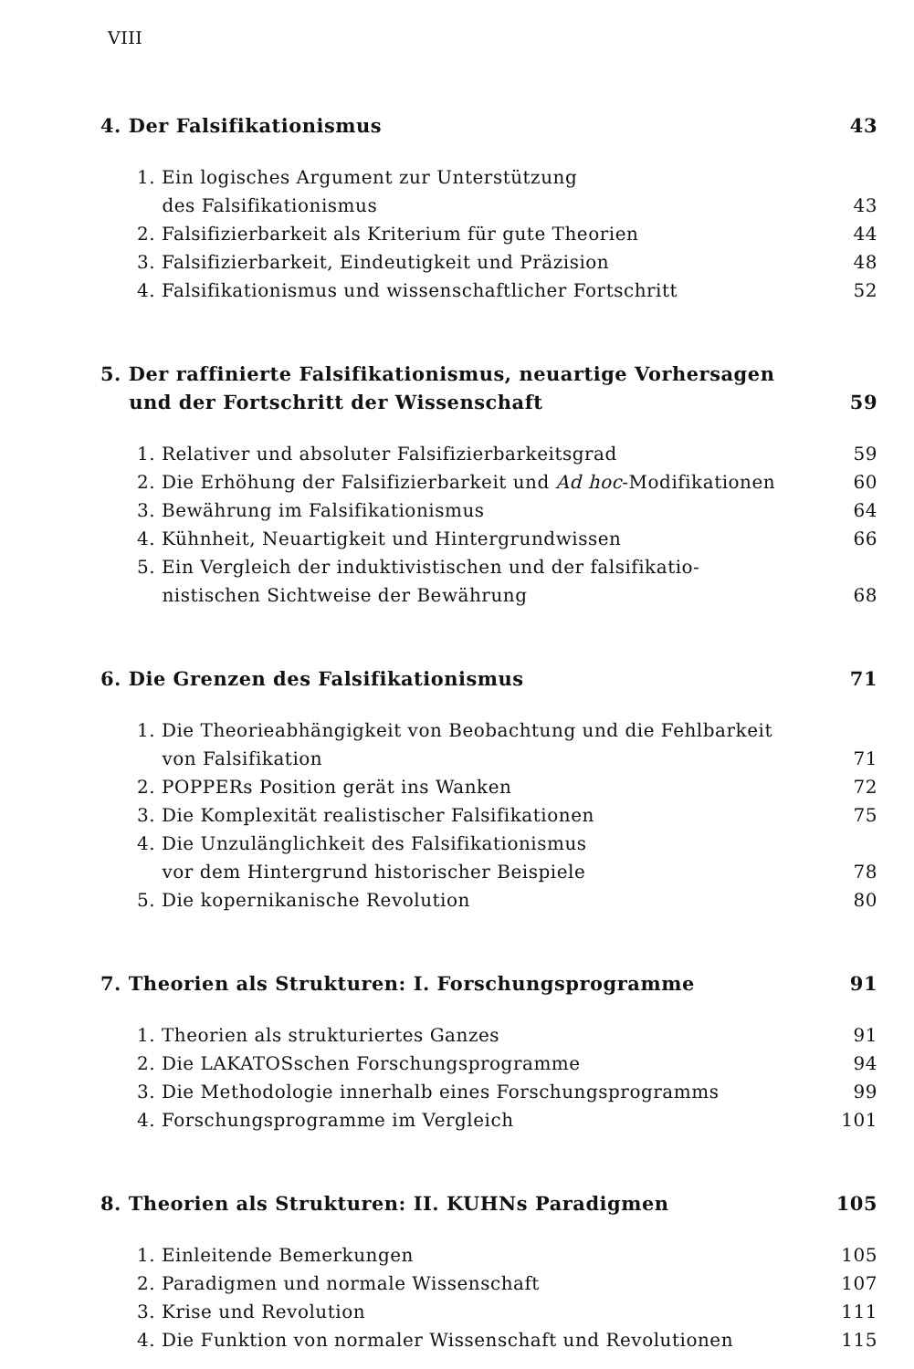VIII
4. Der Falsifikationismus 43
1. Ein logisches Argument zur Unterstützung
des Falsifikationismus 43
2. Falsifizierbarkeit als Kriterium für gute Theorien 44
3. Falsifizierbarkeit, Eindeutigkeit und Präzision 48
4. Falsifikationismus und wissenschaftlicher Fortschritt 52
5. Der raffinierte Falsifikationismus, neuartige Vorhersagen
und der Fortschritt der Wissenschaft 59
1. Relativer und absoluter Falsifizierbarkeitsgrad 59
2. Die Erhöhung der Falsifizierbarkeit und Ad hoc-Modifikationen 60
3. Bewährung im Falsifikationismus 64
4. Kühnheit, Neuartigkeit und Hintergrundwissen 66
5. Ein Vergleich der induktivistischen und der falsifikatio-
nistischen Sichtweise der Bewährung 68
6. Die Grenzen des Falsifikationismus 71
1. Die Theorieabhängigkeit von Beobachtung und die Fehlbarkeit
von Falsifikation 71
2. POPPERs Position gerät ins Wanken 72
3. Die Komplexität realistischer Falsifikationen 75
4. Die Unzulänglichkeit des Falsifikationismus
vor dem Hintergrund historischer Beispiele 78
5. Die kopernikanische Revolution 80
7. Theorien als Strukturen: I. Forschungsprogramme 91
1. Theorien als strukturiertes Ganzes 91
2. Die LAKATOSschen Forschungsprogramme 94
3. Die Methodologie innerhalb eines Forschungsprogramms 99
4. Forschungsprogramme im Vergleich 101
8. Theorien als Strukturen: II. KUHNs Paradigmen 105
1. Einleitende Bemerkungen 105
2. Paradigmen und normale Wissenschaft 107
3. Krise und Revolution 111
4. Die Funktion von normaler Wissenschaft und Revolutionen 115